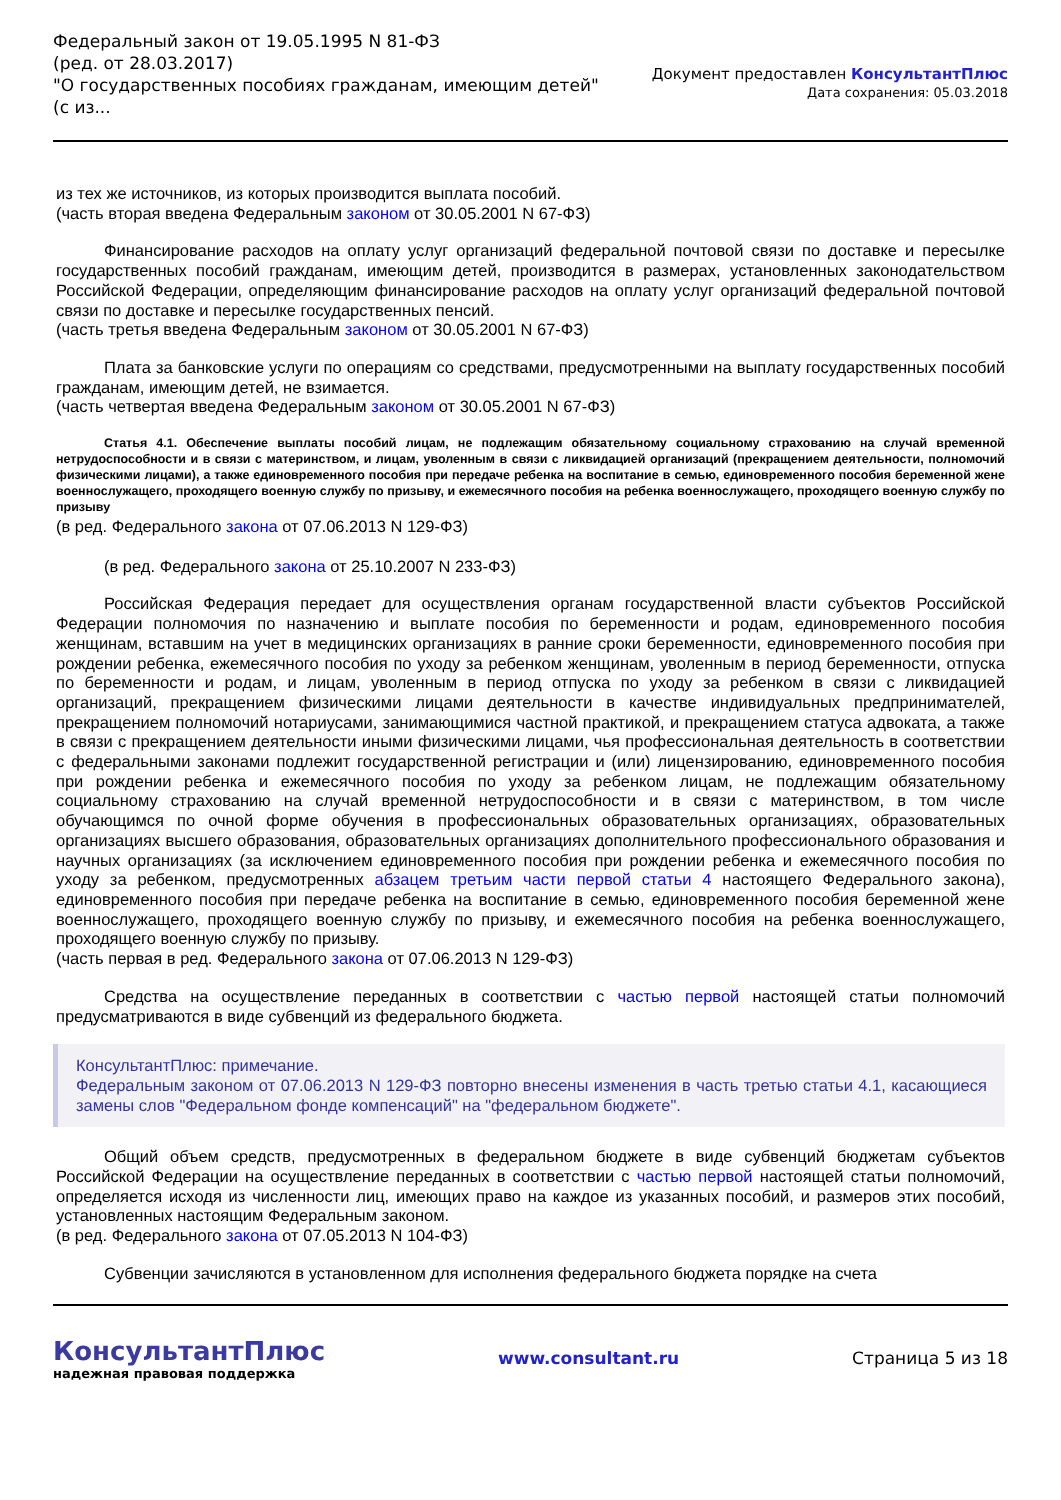Федеральный закон от 19.05.1995 N 81-ФЗ
(ред. от 28.03.2017)
"О государственных пособиях гражданам, имеющим детей"
(с из...
Документ предоставлен КонсультантПлюс
Дата сохранения: 05.03.2018
из тех же источников, из которых производится выплата пособий.
(часть вторая введена Федеральным законом от 30.05.2001 N 67-ФЗ)
Финансирование расходов на оплату услуг организаций федеральной почтовой связи по доставке и пересылке государственных пособий гражданам, имеющим детей, производится в размерах, установленных законодательством Российской Федерации, определяющим финансирование расходов на оплату услуг организаций федеральной почтовой связи по доставке и пересылке государственных пенсий.
(часть третья введена Федеральным законом от 30.05.2001 N 67-ФЗ)
Плата за банковские услуги по операциям со средствами, предусмотренными на выплату государственных пособий гражданам, имеющим детей, не взимается.
(часть четвертая введена Федеральным законом от 30.05.2001 N 67-ФЗ)
Статья 4.1. Обеспечение выплаты пособий лицам, не подлежащим обязательному социальному страхованию на случай временной нетрудоспособности и в связи с материнством, и лицам, уволенным в связи с ликвидацией организаций (прекращением деятельности, полномочий физическими лицами), а также единовременного пособия при передаче ребенка на воспитание в семью, единовременного пособия беременной жене военнослужащего, проходящего военную службу по призыву, и ежемесячного пособия на ребенка военнослужащего, проходящего военную службу по призыву
(в ред. Федерального закона от 07.06.2013 N 129-ФЗ)
(в ред. Федерального закона от 25.10.2007 N 233-ФЗ)
Российская Федерация передает для осуществления органам государственной власти субъектов Российской Федерации полномочия по назначению и выплате пособия по беременности и родам, единовременного пособия женщинам, вставшим на учет в медицинских организациях в ранние сроки беременности, единовременного пособия при рождении ребенка, ежемесячного пособия по уходу за ребенком женщинам, уволенным в период беременности, отпуска по беременности и родам, и лицам, уволенным в период отпуска по уходу за ребенком в связи с ликвидацией организаций, прекращением физическими лицами деятельности в качестве индивидуальных предпринимателей, прекращением полномочий нотариусами, занимающимися частной практикой, и прекращением статуса адвоката, а также в связи с прекращением деятельности иными физическими лицами, чья профессиональная деятельность в соответствии с федеральными законами подлежит государственной регистрации и (или) лицензированию, единовременного пособия при рождении ребенка и ежемесячного пособия по уходу за ребенком лицам, не подлежащим обязательному социальному страхованию на случай временной нетрудоспособности и в связи с материнством, в том числе обучающимся по очной форме обучения в профессиональных образовательных организациях, образовательных организациях высшего образования, образовательных организациях дополнительного профессионального образования и научных организациях (за исключением единовременного пособия при рождении ребенка и ежемесячного пособия по уходу за ребенком, предусмотренных абзацем третьим части первой статьи 4 настоящего Федерального закона), единовременного пособия при передаче ребенка на воспитание в семью, единовременного пособия беременной жене военнослужащего, проходящего военную службу по призыву, и ежемесячного пособия на ребенка военнослужащего, проходящего военную службу по призыву.
(часть первая в ред. Федерального закона от 07.06.2013 N 129-ФЗ)
Средства на осуществление переданных в соответствии с частью первой настоящей статьи полномочий предусматриваются в виде субвенций из федерального бюджета.
КонсультантПлюс: примечание.
Федеральным законом от 07.06.2013 N 129-ФЗ повторно внесены изменения в часть третью статьи 4.1, касающиеся замены слов "Федеральном фонде компенсаций" на "федеральном бюджете".
Общий объем средств, предусмотренных в федеральном бюджете в виде субвенций бюджетам субъектов Российской Федерации на осуществление переданных в соответствии с частью первой настоящей статьи полномочий, определяется исходя из численности лиц, имеющих право на каждое из указанных пособий, и размеров этих пособий, установленных настоящим Федеральным законом.
(в ред. Федерального закона от 07.05.2013 N 104-ФЗ)
Субвенции зачисляются в установленном для исполнения федерального бюджета порядке на счета
КонсультантПлюс
надежная правовая поддержка
www.consultant.ru Страница 5 из 18